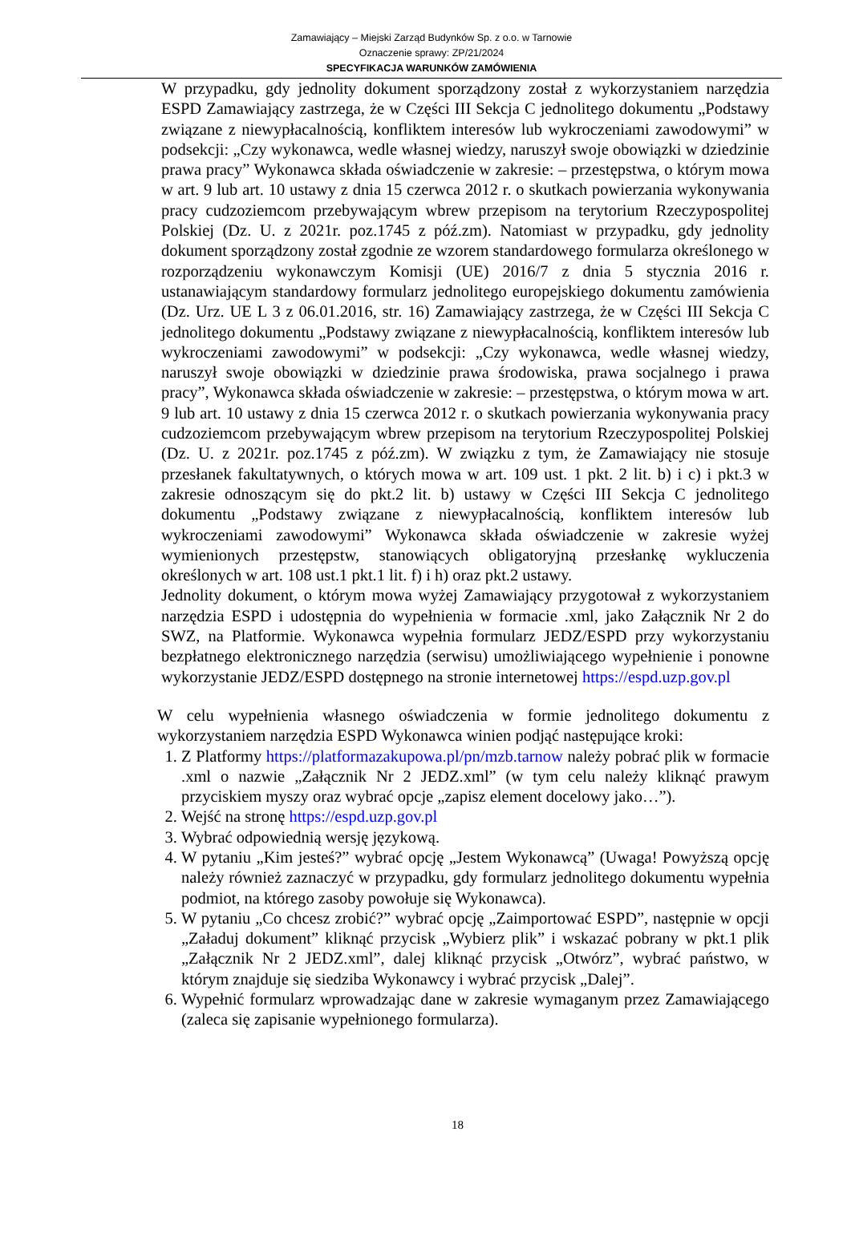Zamawiający – Miejski Zarząd Budynków Sp. z o.o. w Tarnowie
Oznaczenie sprawy: ZP/21/2024
SPECYFIKACJA WARUNKÓW ZAMÓWIENIA
W przypadku, gdy jednolity dokument sporządzony został z wykorzystaniem narzędzia ESPD Zamawiający zastrzega, że w Części III Sekcja C jednolitego dokumentu „Podstawy związane z niewypłacalnością, konfliktem interesów lub wykroczeniami zawodowymi” w podsekcji: „Czy wykonawca, wedle własnej wiedzy, naruszył swoje obowiązki w dziedzinie prawa pracy” Wykonawca składa oświadczenie w zakresie: – przestępstwa, o którym mowa w art. 9 lub art. 10 ustawy z dnia 15 czerwca 2012 r. o skutkach powierzania wykonywania pracy cudzoziemcom przebywającym wbrew przepisom na terytorium Rzeczypospolitej Polskiej (Dz. U. z 2021r. poz.1745 z póź.zm). Natomiast w przypadku, gdy jednolity dokument sporządzony został zgodnie ze wzorem standardowego formularza określonego w rozporządzeniu wykonawczym Komisji (UE) 2016/7 z dnia 5 stycznia 2016 r. ustanawiającym standardowy formularz jednolitego europejskiego dokumentu zamówienia (Dz. Urz. UE L 3 z 06.01.2016, str. 16) Zamawiający zastrzega, że w Części III Sekcja C jednolitego dokumentu „Podstawy związane z niewypłacalnością, konfliktem interesów lub wykroczeniami zawodowymi” w podsekcji: „Czy wykonawca, wedle własnej wiedzy, naruszył swoje obowiązki w dziedzinie prawa środowiska, prawa socjalnego i prawa pracy”, Wykonawca składa oświadczenie w zakresie: – przestępstwa, o którym mowa w art. 9 lub art. 10 ustawy z dnia 15 czerwca 2012 r. o skutkach powierzania wykonywania pracy cudzoziemcom przebywającym wbrew przepisom na terytorium Rzeczypospolitej Polskiej (Dz. U. z 2021r. poz.1745 z póź.zm). W związku z tym, że Zamawiający nie stosuje przesłanek fakultatywnych, o których mowa w art. 109 ust. 1 pkt. 2 lit. b) i c) i pkt.3 w zakresie odnoszącym się do pkt.2 lit. b) ustawy w Części III Sekcja C jednolitego dokumentu „Podstawy związane z niewypłacalnością, konfliktem interesów lub wykroczeniami zawodowymi” Wykonawca składa oświadczenie w zakresie wyżej wymienionych przestępstw, stanowiących obligatoryjną przesłankę wykluczenia określonych w art. 108 ust.1 pkt.1 lit. f) i h) oraz pkt.2 ustawy.
Jednolity dokument, o którym mowa wyżej Zamawiający przygotował z wykorzystaniem narzędzia ESPD i udostępnia do wypełnienia w formacie .xml, jako Załącznik Nr 2 do SWZ, na Platformie. Wykonawca wypełnia formularz JEDZ/ESPD przy wykorzystaniu bezpłatnego elektronicznego narzędzia (serwisu) umożliwiającego wypełnienie i ponowne wykorzystanie JEDZ/ESPD dostępnego na stronie internetowej https://espd.uzp.gov.pl
W celu wypełnienia własnego oświadczenia w formie jednolitego dokumentu z wykorzystaniem narzędzia ESPD Wykonawca winien podjąć następujące kroki:
1. Z Platformy https://platformazakupowa.pl/pn/mzb.tarnow należy pobrać plik w formacie .xml o nazwie „Załącznik Nr 2 JEDZ.xml” (w tym celu należy kliknąć prawym przyciskiem myszy oraz wybrać opcje „zapisz element docelowy jako…”).
2. Wejść na stronę https://espd.uzp.gov.pl
3. Wybrać odpowiednią wersję językową.
4. W pytaniu „Kim jesteś?” wybrać opcję „Jestem Wykonawcą” (Uwaga! Powyższą opcję należy również zaznaczyć w przypadku, gdy formularz jednolitego dokumentu wypełnia podmiot, na którego zasoby powołuje się Wykonawca).
5. W pytaniu „Co chcesz zrobić?” wybrać opcję „Zaimportować ESPD”, następnie w opcji „Załaduj dokument” kliknąć przycisk „Wybierz plik” i wskazać pobrany w pkt.1 plik „Załącznik Nr 2 JEDZ.xml”, dalej kliknąć przycisk „Otwórz”, wybrać państwo, w którym znajduje się siedziba Wykonawcy i wybrać przycisk „Dalej”.
6. Wypełnić formularz wprowadzając dane w zakresie wymaganym przez Zamawiającego (zaleca się zapisanie wypełnionego formularza).
18